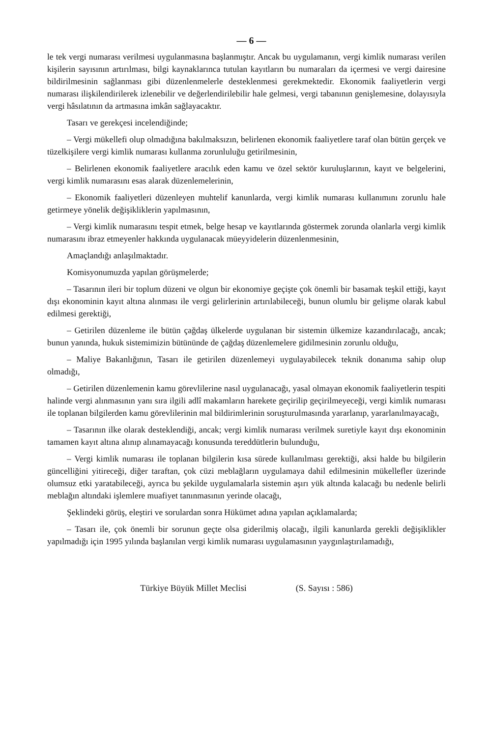— 6 —
le tek vergi numarası verilmesi uygulanmasına başlanmıştır. Ancak bu uygulamanın, vergi kimlik numarası verilen kişilerin sayısının artırılması, bilgi kaynaklarınca tutulan kayıtların bu numaraları da içermesi ve vergi dairesine bildirilmesinin sağlanması gibi düzenlenmelerle desteklenmesi gerekmektedir. Ekonomik faaliyetlerin vergi numarası ilişkilendirilerek izlenebilir ve değerlendirilebilir hale gelmesi, vergi tabanının genişlemesine, dolayısıyla vergi hâsılatının da artmasına imkân sağlayacaktır.
Tasarı ve gerekçesi incelendiğinde;
– Vergi mükellefi olup olmadığına bakılmaksızın, belirlenen ekonomik faaliyetlere taraf olan bütün gerçek ve tüzelkişilere vergi kimlik numarası kullanma zorunluluğu getirilmesinin,
– Belirlenen ekonomik faaliyetlere aracılık eden kamu ve özel sektör kuruluşlarının, kayıt ve belgelerini, vergi kimlik numarasını esas alarak düzenlemelerinin,
– Ekonomik faaliyetleri düzenleyen muhtelif kanunlarda, vergi kimlik numarası kullanımını zorunlu hale getirmeye yönelik değişikliklerin yapılmasının,
– Vergi kimlik numarasını tespit etmek, belge hesap ve kayıtlarında göstermek zorunda olanlarla vergi kimlik numarasını ibraz etmeyenler hakkında uygulanacak müeyyidelerin düzenlenmesinin,
Amaçlandığı anlaşılmaktadır.
Komisyonumuzda yapılan görüşmelerde;
– Tasarının ileri bir toplum düzeni ve olgun bir ekonomiye geçişte çok önemli bir basamak teşkil ettiği, kayıt dışı ekonominin kayıt altına alınması ile vergi gelirlerinin artırılabileceği, bunun olumlu bir gelişme olarak kabul edilmesi gerektiği,
– Getirilen düzenleme ile bütün çağdaş ülkelerde uygulanan bir sistemin ülkemize kazandırılacağı, ancak; bunun yanında, hukuk sistemimizin bütününde de çağdaş düzenlemelere gidilmesinin zorunlu olduğu,
– Maliye Bakanlığının, Tasarı ile getirilen düzenlemeyi uygulayabilecek teknik donanıma sahip olup olmadığı,
– Getirilen düzenlemenin kamu görevlilerine nasıl uygulanacağı, yasal olmayan ekonomik faaliyetlerin tespiti halinde vergi alınmasının yanı sıra ilgili adlî makamların harekete geçirilip geçirilmeyeceği, vergi kimlik numarası ile toplanan bilgilerden kamu görevlilerinin mal bildirimlerinin soruşturulmasında yararlanıp, yararlanılmayacağı,
– Tasarının ilke olarak desteklendiği, ancak; vergi kimlik numarası verilmek suretiyle kayıt dışı ekonominin tamamen kayıt altına alınıp alınamayacağı konusunda tereddütlerin bulunduğu,
– Vergi kimlik numarası ile toplanan bilgilerin kısa sürede kullanılması gerektiği, aksi halde bu bilgilerin güncelliğini yitireceği, diğer taraftan, çok cüzi meblağların uygulamaya dahil edilmesinin mükellefler üzerinde olumsuz etki yaratabileceği, ayrıca bu şekilde uygulamalarla sistemin aşırı yük altında kalacağı bu nedenle belirli meblağın altındaki işlemlere muafiyet tanınmasının yerinde olacağı,
Şeklindeki görüş, eleştiri ve sorulardan sonra Hükümet adına yapılan açıklamalarda;
– Tasarı ile, çok önemli bir sorunun geçte olsa giderilmiş olacağı, ilgili kanunlarda gerekli değişiklikler yapılmadığı için 1995 yılında başlanılan vergi kimlik numarası uygulamasının yaygınlaştırılamadığı,
Türkiye Büyük Millet Meclisi (S. Sayısı : 586)